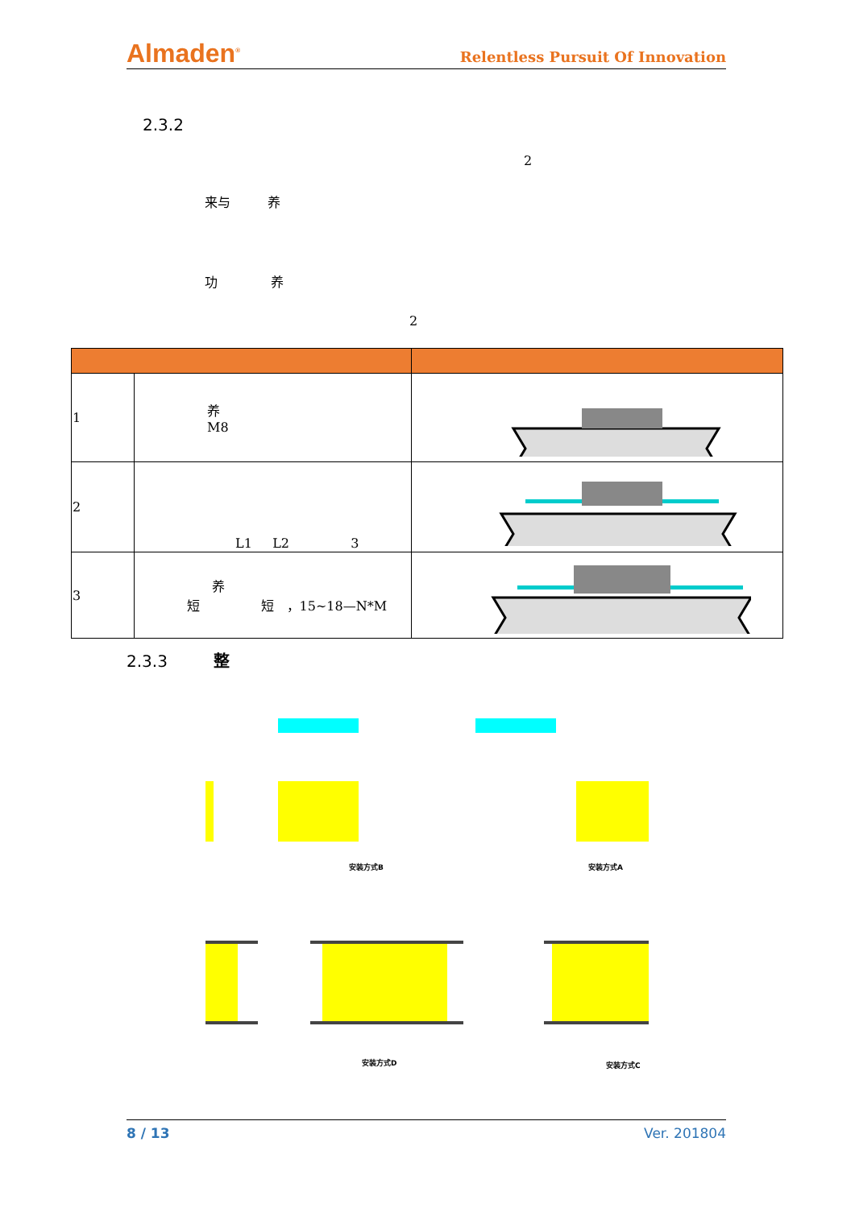Almaden<sup>®</sup> Relentless Pursuit Of Innovation
2.3.2
2
来与 养
功 养
2
| 1 | 养 M8 | |
| 2 | L1 L2 3 | |
| 3 | 养 短 短 ，15~18—N*M | |
2.3.3 整
安装方式B 安装方式A
安装方式D 安装方式C
8 / 13 Ver. 201804